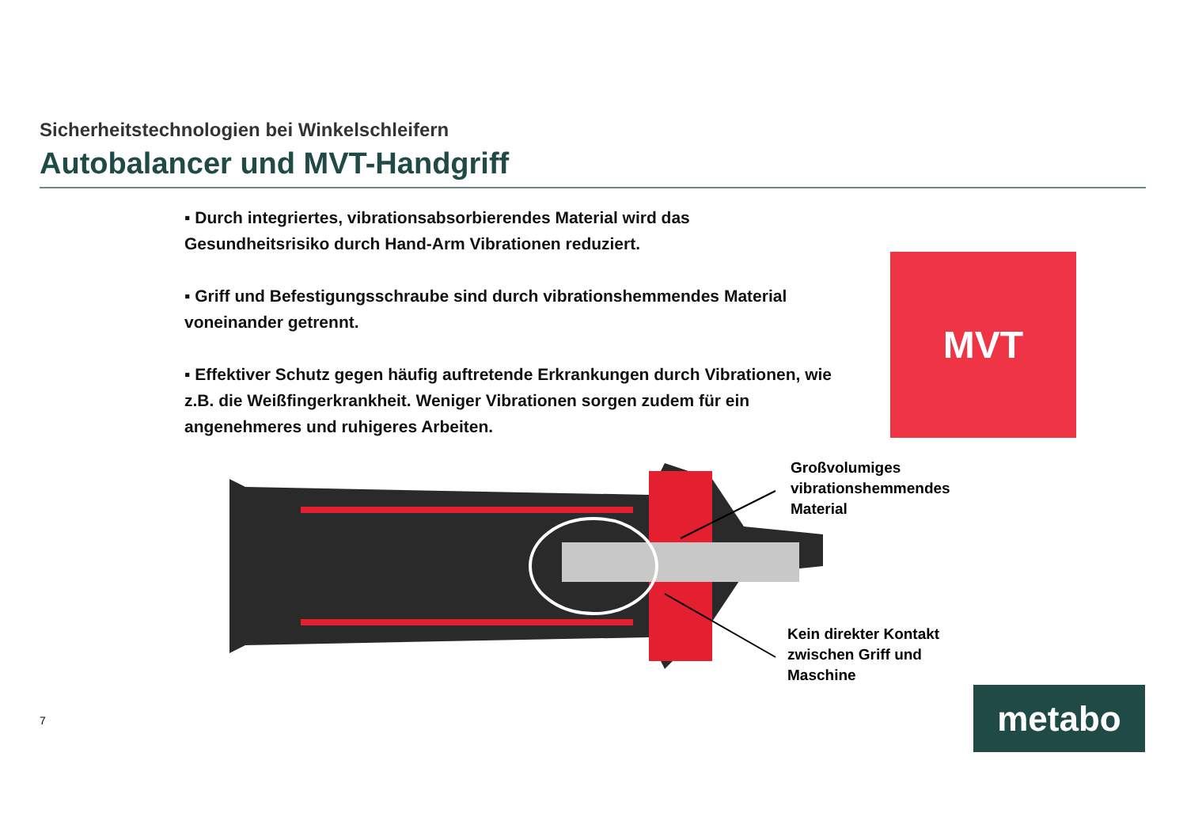Sicherheitstechnologien bei Winkelschleifern
Autobalancer und MVT-Handgriff
▪ Durch integriertes, vibrationsabsorbierendes Material wird das Gesundheitsrisiko durch Hand-Arm Vibrationen reduziert.
▪ Griff und Befestigungsschraube sind durch vibrationshemmendes Material voneinander getrennt.
▪ Effektiver Schutz gegen häufig auftretende Erkrankungen durch Vibrationen, wie z.B. die Weißfingerkrankheit. Weniger Vibrationen sorgen zudem für ein angenehmeres und ruhigeres Arbeiten.
MVT
Großvolumiges
vibrationshemmendes
Material
Kein direkter Kontakt
zwischen Griff und
Maschine
7 metabo